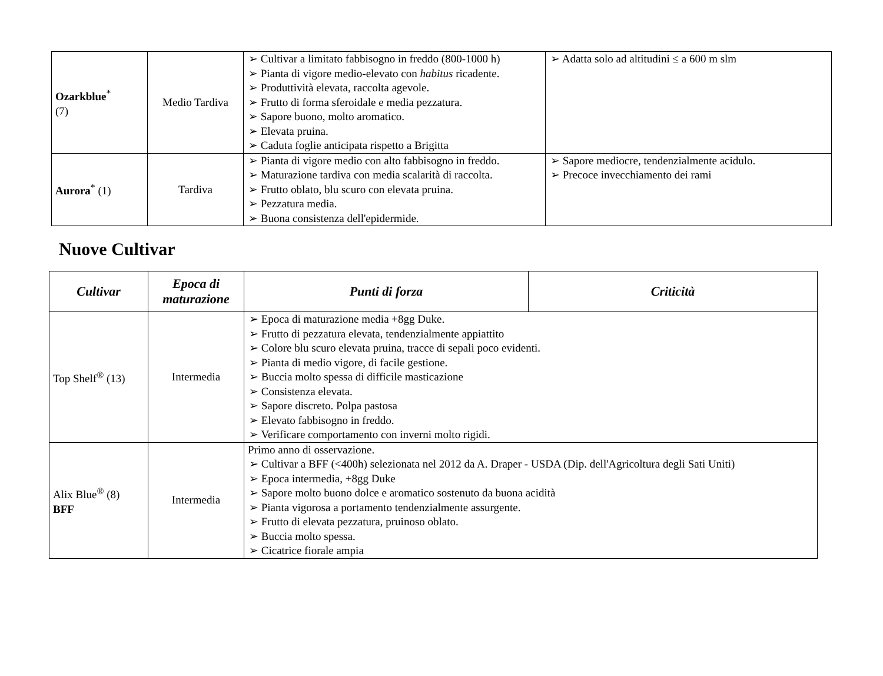| Ozarkblue<sup>*</sup> (7) | Medio Tardiva | Cultivar a limitato fabbisogno in freddo (800-1000 h) Pianta di vigore medio-elevato con habitus ricadente. Produttività elevata, raccolta agevole. Frutto di forma sferoidale e media pezzatura. Sapore buono, molto aromatico. Elevata pruina. Caduta foglie anticipata rispetto a Brigitta | Adatta solo ad altitudini ≤ a 600 m slm |
| Aurora<sup>*</sup> (1) | Tardiva | Pianta di vigore medio con alto fabbisogno in freddo. Maturazione tardiva con media scalarità di raccolta. Frutto oblato, blu scuro con elevata pruina. Pezzatura media. Buona consistenza dell'epidermide. | Sapore mediocre, tendenzialmente acidulo. Precoce invecchiamento dei rami |
Nuove Cultivar
| Cultivar | Epoca di maturazione | Punti di forza | Criticità |
| --- | --- | --- | --- |
| Top Shelf<sup>®</sup> (13) | Intermedia | Epoca di maturazione media +8gg Duke. Frutto di pezzatura elevata, tendenzialmente appiattito Colore blu scuro elevata pruina, tracce di sepali poco evidenti. Pianta di medio vigore, di facile gestione. Buccia molto spessa di difficile masticazione Consistenza elevata. Sapore discreto. Polpa pastosa Elevato fabbisogno in freddo. Verificare comportamento con inverni molto rigidi. | |
| Alix Blue<sup>®</sup> (8) BFF | Intermedia | Primo anno di osservazione. Cultivar a BFF (<400h) selezionata nel 2012 da A. Draper - USDA (Dip. dell'Agricoltura degli Sati Uniti) Epoca intermedia, +8gg Duke Sapore molto buono dolce e aromatico sostenuto da buona acidità Pianta vigorosa a portamento tendenzialmente assurgente. Frutto di elevata pezzatura, pruinoso oblato. Buccia molto spessa. Cicatrice fiorale ampia | |